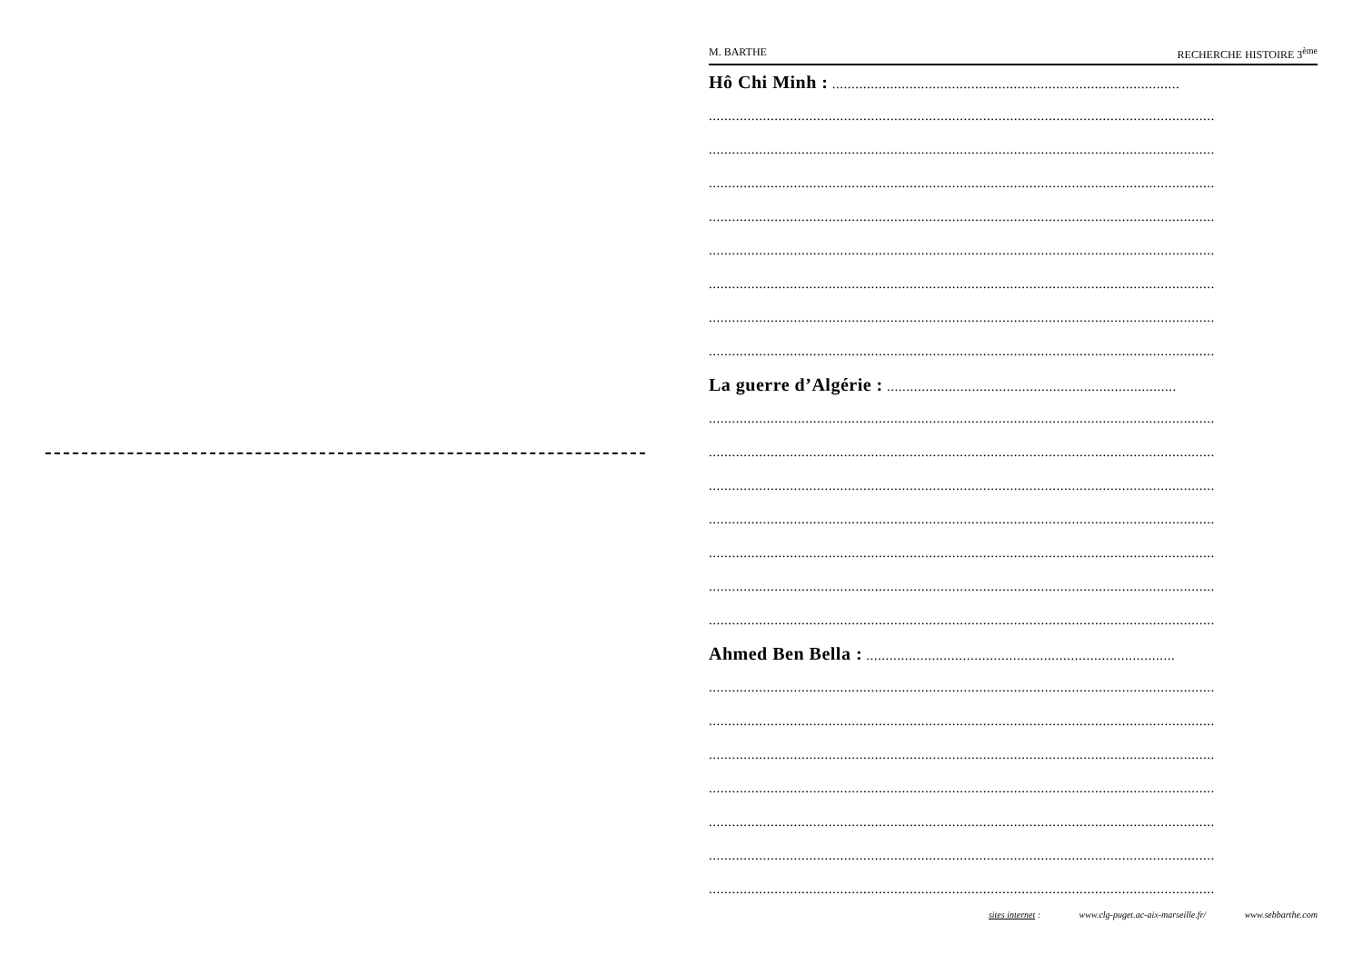M. BARTHE RECHERCHE HISTOIRE 3<sup>ème</sup>
Hô Chi Minh : ..........................................................................................
...................................................................................................................................
...................................................................................................................................
...................................................................................................................................
...................................................................................................................................
...................................................................................................................................
...................................................................................................................................
...................................................................................................................................
...................................................................................................................................
La guerre d’Algérie : ...........................................................................
...................................................................................................................................
...................................................................................................................................
...................................................................................................................................
...................................................................................................................................
...................................................................................................................................
...................................................................................................................................
...................................................................................................................................
Ahmed Ben Bella : ................................................................................
...................................................................................................................................
...................................................................................................................................
...................................................................................................................................
...................................................................................................................................
...................................................................................................................................
...................................................................................................................................
...................................................................................................................................
sites internet : www.clg-puget.ac-aix-marseille.fr/ www.sebbarthe.com